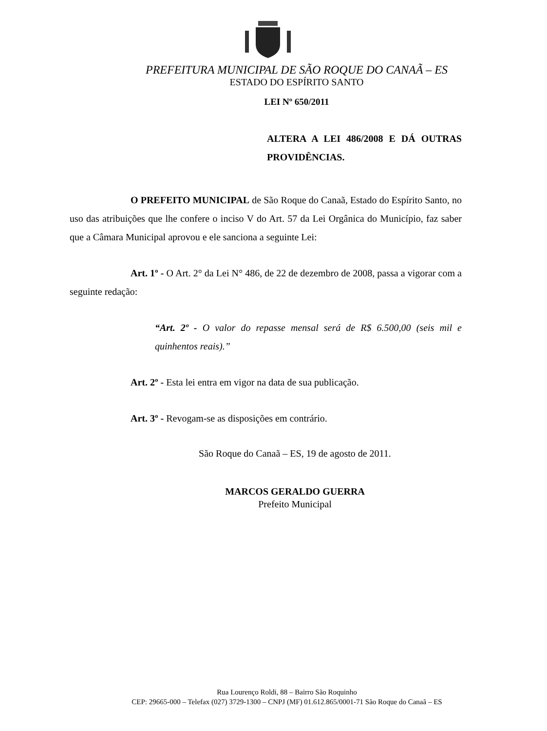PREFEITURA MUNICIPAL DE SÃO ROQUE DO CANAÃ – ES
ESTADO DO ESPÍRITO SANTO
LEI Nº 650/2011
ALTERA A LEI 486/2008 E DÁ OUTRAS PROVIDÊNCIAS.
O PREFEITO MUNICIPAL de São Roque do Canaã, Estado do Espírito Santo, no uso das atribuições que lhe confere o inciso V do Art. 57 da Lei Orgânica do Município, faz saber que a Câmara Municipal aprovou e ele sanciona a seguinte Lei:
Art. 1º - O Art. 2° da Lei N° 486, de 22 de dezembro de 2008, passa a vigorar com a seguinte redação:
“Art. 2º - O valor do repasse mensal será de R$ 6.500,00 (seis mil e quinhentos reais).”
Art. 2º - Esta lei entra em vigor na data de sua publicação.
Art. 3º - Revogam-se as disposições em contrário.
São Roque do Canaã – ES, 19 de agosto de 2011.
MARCOS GERALDO GUERRA
Prefeito Municipal
Rua Lourenço Roldi, 88 – Bairro São Roquinho
CEP: 29665-000 – Telefax (027) 3729-1300 – CNPJ (MF) 01.612.865/0001-71 São Roque do Canaã – ES